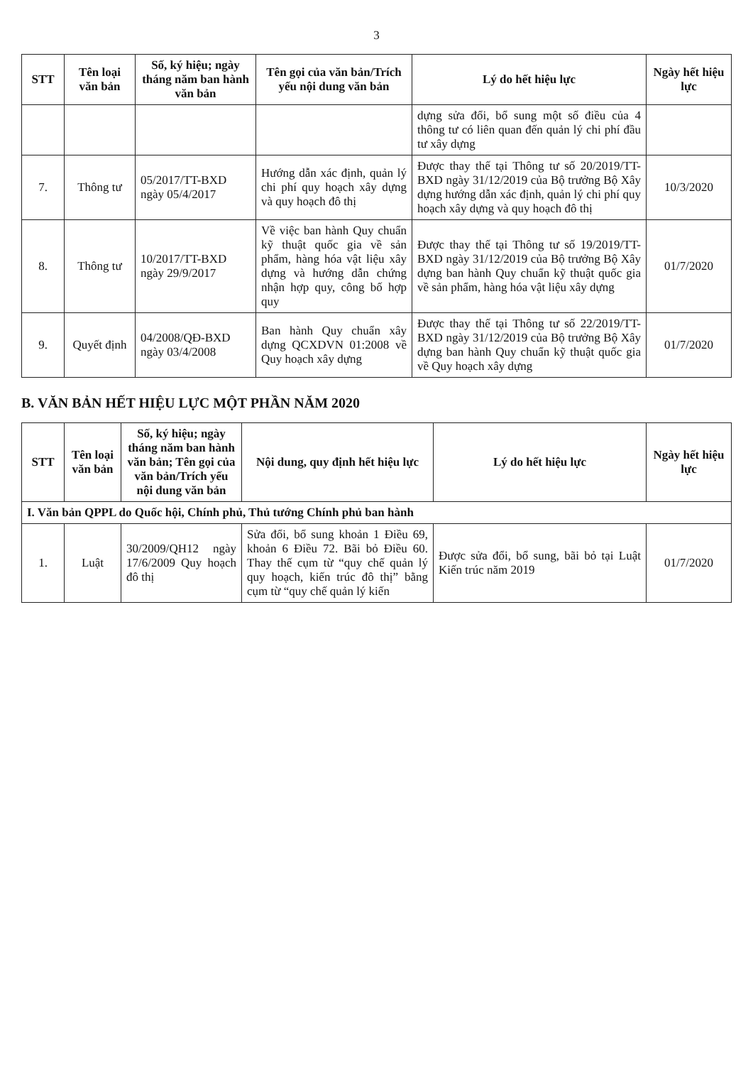3
| STT | Tên loại văn bản | Số, ký hiệu; ngày tháng năm ban hành văn bản | Tên gọi của văn bản/Trích yếu nội dung văn bản | Lý do hết hiệu lực | Ngày hết hiệu lực |
| --- | --- | --- | --- | --- | --- |
| | | | | dựng sửa đổi, bổ sung một số điều của 4 thông tư có liên quan đến quản lý chi phí đầu tư xây dựng | |
| 7. | Thông tư | 05/2017/TT-BXD ngày 05/4/2017 | Hướng dẫn xác định, quản lý chi phí quy hoạch xây dựng và quy hoạch đô thị | Được thay thế tại Thông tư số 20/2019/TT-BXD ngày 31/12/2019 của Bộ trưởng Bộ Xây dựng hướng dẫn xác định, quản lý chi phí quy hoạch xây dựng và quy hoạch đô thị | 10/3/2020 |
| 8. | Thông tư | 10/2017/TT-BXD ngày 29/9/2017 | Về việc ban hành Quy chuẩn kỹ thuật quốc gia về sản phẩm, hàng hóa vật liệu xây dựng và hướng dẫn chứng nhận hợp quy, công bố hợp quy | Được thay thế tại Thông tư số 19/2019/TT-BXD ngày 31/12/2019 của Bộ trưởng Bộ Xây dựng ban hành Quy chuẩn kỹ thuật quốc gia về sản phẩm, hàng hóa vật liệu xây dựng | 01/7/2020 |
| 9. | Quyết định | 04/2008/QĐ-BXD ngày 03/4/2008 | Ban hành Quy chuẩn xây dựng QCXDVN 01:2008 về Quy hoạch xây dựng | Được thay thế tại Thông tư số 22/2019/TT-BXD ngày 31/12/2019 của Bộ trưởng Bộ Xây dựng ban hành Quy chuẩn kỹ thuật quốc gia về Quy hoạch xây dựng | 01/7/2020 |
B. VĂN BẢN HẾT HIỆU LỰC MỘT PHẦN NĂM 2020
| STT | Tên loại văn bản | Số, ký hiệu; ngày tháng năm ban hành văn bản; Tên gọi của văn bản/Trích yếu nội dung văn bản | Nội dung, quy định hết hiệu lực | Lý do hết hiệu lực | Ngày hết hiệu lực |
| --- | --- | --- | --- | --- | --- |
| I. Văn bản QPPL do Quốc hội, Chính phủ, Thủ tướng Chính phủ ban hành | | | | | |
| 1. | Luật | 30/2009/QH12 ngày 17/6/2009 Quy hoạch đô thị | Sửa đổi, bổ sung khoản 1 Điều 69, khoản 6 Điều 72. Bãi bỏ Điều 60. Thay thế cụm từ “quy chế quản lý quy hoạch, kiến trúc đô thị” bằng cụm từ “quy chế quản lý kiến | Được sửa đổi, bổ sung, bãi bỏ tại Luật Kiến trúc năm 2019 | 01/7/2020 |